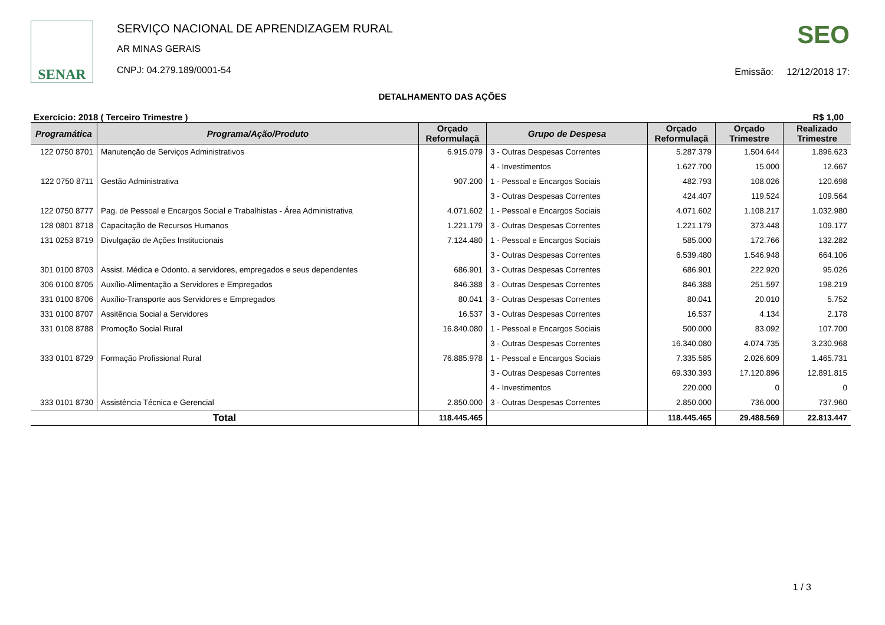SENAR
SERVIÇO NACIONAL DE APRENDIZAGEM RURAL
AR MINAS GERAIS
CNPJ: 04.279.189/0001-54
SEO
Emissão: 12/12/2018 17:
DETALHAMENTO DAS AÇÕES
Exercício: 2018 ( Terceiro Trimestre ) R$ 1,00
| Programática | Programa/Ação/Produto | Orçado Reformulaçã | Grupo de Despesa | Orçado Reformulaçã | Orçado Trimestre | Realizado Trimestre |
| --- | --- | --- | --- | --- | --- | --- |
| 122 0750 8701 | Manutenção de Serviços Administrativos | 6.915.079 | 3 - Outras Despesas Correntes | 5.287.379 | 1.504.644 | 1.896.623 |
| | | | 4 - Investimentos | 1.627.700 | 15.000 | 12.667 |
| 122 0750 8711 | Gestão Administrativa | 907.200 | 1 - Pessoal e Encargos Sociais | 482.793 | 108.026 | 120.698 |
| | | | 3 - Outras Despesas Correntes | 424.407 | 119.524 | 109.564 |
| 122 0750 8777 | Pag. de Pessoal e Encargos Social e Trabalhistas - Área Administrativa | 4.071.602 | 1 - Pessoal e Encargos Sociais | 4.071.602 | 1.108.217 | 1.032.980 |
| 128 0801 8718 | Capacitação de Recursos Humanos | 1.221.179 | 3 - Outras Despesas Correntes | 1.221.179 | 373.448 | 109.177 |
| 131 0253 8719 | Divulgação de Ações Institucionais | 7.124.480 | 1 - Pessoal e Encargos Sociais | 585.000 | 172.766 | 132.282 |
| | | | 3 - Outras Despesas Correntes | 6.539.480 | 1.546.948 | 664.106 |
| 301 0100 8703 | Assist. Médica e Odonto. a servidores, empregados e seus dependentes | 686.901 | 3 - Outras Despesas Correntes | 686.901 | 222.920 | 95.026 |
| 306 0100 8705 | Auxílio-Alimentação a Servidores e Empregados | 846.388 | 3 - Outras Despesas Correntes | 846.388 | 251.597 | 198.219 |
| 331 0100 8706 | Auxílio-Transporte aos Servidores e Empregados | 80.041 | 3 - Outras Despesas Correntes | 80.041 | 20.010 | 5.752 |
| 331 0100 8707 | Assitência Social a Servidores | 16.537 | 3 - Outras Despesas Correntes | 16.537 | 4.134 | 2.178 |
| 331 0108 8788 | Promoção Social Rural | 16.840.080 | 1 - Pessoal e Encargos Sociais | 500.000 | 83.092 | 107.700 |
| | | | 3 - Outras Despesas Correntes | 16.340.080 | 4.074.735 | 3.230.968 |
| 333 0101 8729 | Formação Profissional Rural | 76.885.978 | 1 - Pessoal e Encargos Sociais | 7.335.585 | 2.026.609 | 1.465.731 |
| | | | 3 - Outras Despesas Correntes | 69.330.393 | 17.120.896 | 12.891.815 |
| | | | 4 - Investimentos | 220.000 | 0 | 0 |
| 333 0101 8730 | Assistência Técnica e Gerencial | 2.850.000 | 3 - Outras Despesas Correntes | 2.850.000 | 736.000 | 737.960 |
| Total | | 118.445.465 | | 118.445.465 | 29.488.569 | 22.813.447 |
1 / 3